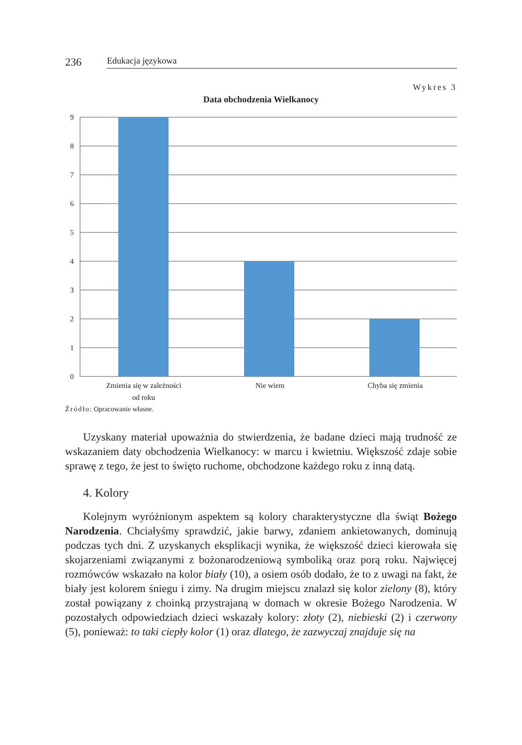236 Edukacja językowa
Wykres 3
Data obchodzenia Wielkanocy
9
8
7
6
5
4
3
2
1
0
Zmienia się w zależności
od roku
Nie wiem
Chyba się zmienia
Źródło: Opracowanie własne.
Uzyskany materiał upoważnia do stwierdzenia, że badane dzieci mają trudność ze wskazaniem daty obchodzenia Wielkanocy: w marcu i kwietniu. Większość zdaje sobie sprawę z tego, że jest to święto ruchome, obchodzone każdego roku z inną datą.
4. Kolory
Kolejnym wyróżnionym aspektem są kolory charakterystyczne dla świąt Bożego Narodzenia. Chciałyśmy sprawdzić, jakie barwy, zdaniem ankietowanych, dominują podczas tych dni. Z uzyskanych eksplikacji wynika, że większość dzieci kierowała się skojarzeniami związanymi z bożonarodzeniową symboliką oraz porą roku. Najwięcej rozmówców wskazało na kolor biały (10), a osiem osób dodało, że to z uwagi na fakt, że biały jest kolorem śniegu i zimy. Na drugim miejscu znalazł się kolor zielony (8), który został powiązany z choinką przystrajaną w domach w okresie Bożego Narodzenia. W pozostałych odpowiedziach dzieci wskazały kolory: złoty (2), niebieski (2) i czerwony (5), ponieważ: to taki ciepły kolor (1) oraz dlatego, że zazwyczaj znajduje się na